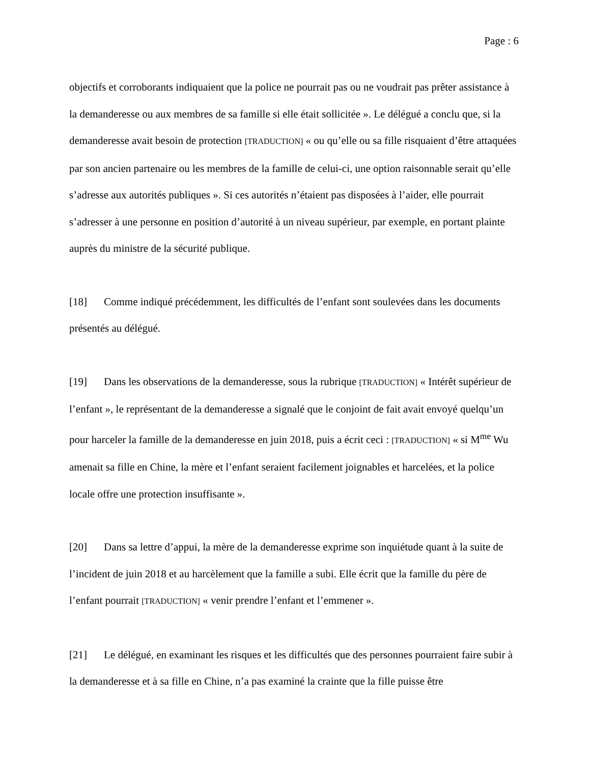Page : 6
objectifs et corroborants indiquaient que la police ne pourrait pas ou ne voudrait pas prêter assistance à la demanderesse ou aux membres de sa famille si elle était sollicitée ». Le délégué a conclu que, si la demanderesse avait besoin de protection [TRADUCTION] « ou qu’elle ou sa fille risquaient d’être attaquées par son ancien partenaire ou les membres de la famille de celui-ci, une option raisonnable serait qu’elle s’adresse aux autorités publiques ». Si ces autorités n’étaient pas disposées à l’aider, elle pourrait s’adresser à une personne en position d’autorité à un niveau supérieur, par exemple, en portant plainte auprès du ministre de la sécurité publique.
[18] Comme indiqué précédemment, les difficultés de l’enfant sont soulevées dans les documents présentés au délégué.
[19] Dans les observations de la demanderesse, sous la rubrique [TRADUCTION] « Intérêt supérieur de l’enfant », le représentant de la demanderesse a signalé que le conjoint de fait avait envoyé quelqu’un pour harceler la famille de la demanderesse en juin 2018, puis a écrit ceci : [TRADUCTION] « si M<sup>me</sup> Wu amenait sa fille en Chine, la mère et l’enfant seraient facilement joignables et harcelées, et la police locale offre une protection insuffisante ».
[20] Dans sa lettre d’appui, la mère de la demanderesse exprime son inquiétude quant à la suite de l’incident de juin 2018 et au harcèlement que la famille a subi. Elle écrit que la famille du père de l’enfant pourrait [TRADUCTION] « venir prendre l’enfant et l’emmener ».
[21] Le délégué, en examinant les risques et les difficultés que des personnes pourraient faire subir à la demanderesse et à sa fille en Chine, n’a pas examiné la crainte que la fille puisse être